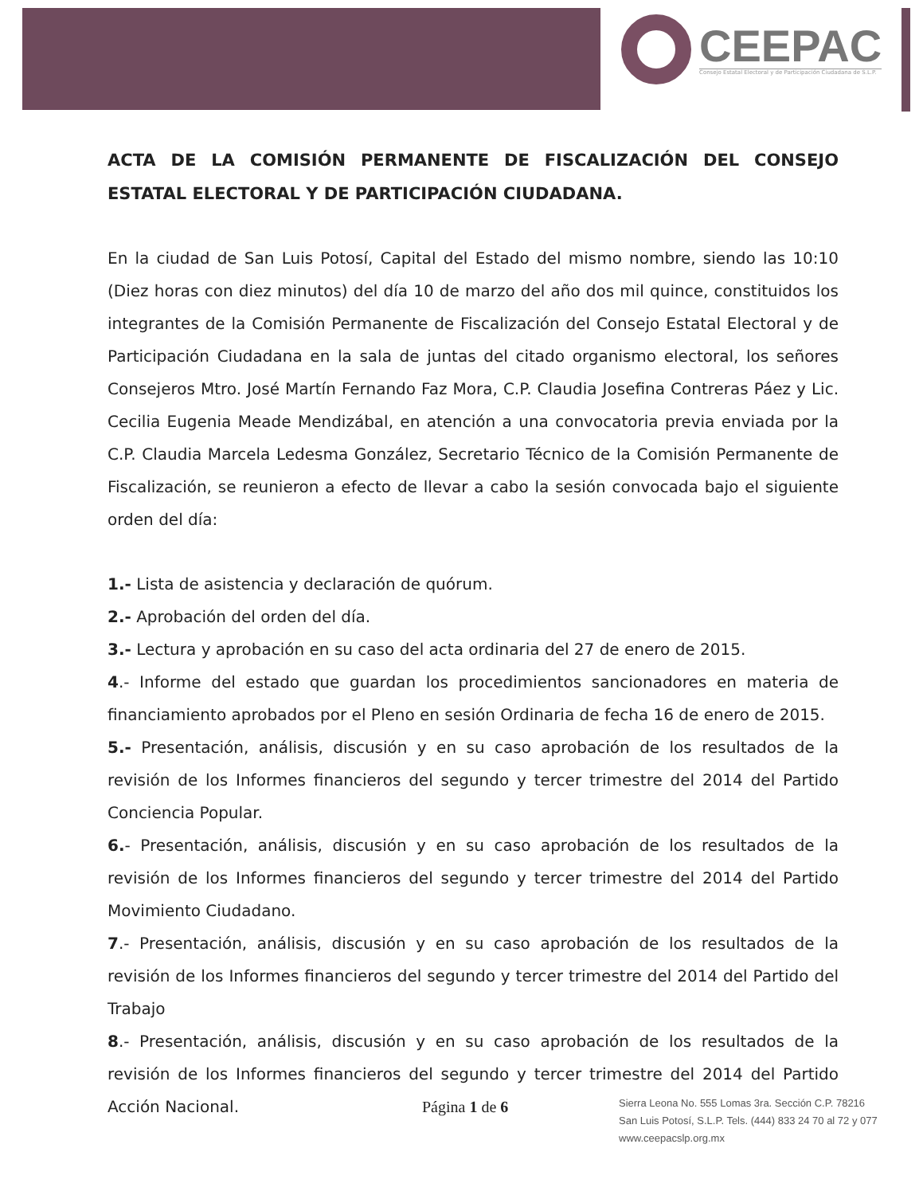CEEPAC
Consejo Estatal Electoral y de Participación Ciudadana de S.L.P.
ACTA DE LA COMISIÓN PERMANENTE DE FISCALIZACIÓN DEL CONSEJO ESTATAL ELECTORAL Y DE PARTICIPACIÓN CIUDADANA.
En la ciudad de San Luis Potosí, Capital del Estado del mismo nombre, siendo las 10:10 (Diez horas con diez minutos) del día 10 de marzo del año dos mil quince, constituidos los integrantes de la Comisión Permanente de Fiscalización del Consejo Estatal Electoral y de Participación Ciudadana en la sala de juntas del citado organismo electoral, los señores Consejeros Mtro. José Martín Fernando Faz Mora, C.P. Claudia Josefina Contreras Páez y Lic. Cecilia Eugenia Meade Mendizábal, en atención a una convocatoria previa enviada por la C.P. Claudia Marcela Ledesma González, Secretario Técnico de la Comisión Permanente de Fiscalización, se reunieron a efecto de llevar a cabo la sesión convocada bajo el siguiente orden del día:
1.- Lista de asistencia y declaración de quórum.
2.- Aprobación del orden del día.
3.- Lectura y aprobación en su caso del acta ordinaria del 27 de enero de 2015.
4.- Informe del estado que guardan los procedimientos sancionadores en materia de financiamiento aprobados por el Pleno en sesión Ordinaria de fecha 16 de enero de 2015.
5.- Presentación, análisis, discusión y en su caso aprobación de los resultados de la revisión de los Informes financieros del segundo y tercer trimestre del 2014 del Partido Conciencia Popular.
6.- Presentación, análisis, discusión y en su caso aprobación de los resultados de la revisión de los Informes financieros del segundo y tercer trimestre del 2014 del Partido Movimiento Ciudadano.
7.- Presentación, análisis, discusión y en su caso aprobación de los resultados de la revisión de los Informes financieros del segundo y tercer trimestre del 2014 del Partido del Trabajo
8.- Presentación, análisis, discusión y en su caso aprobación de los resultados de la revisión de los Informes financieros del segundo y tercer trimestre del 2014 del Partido Acción Nacional.
Página 1 de 6
Sierra Leona No. 555 Lomas 3ra. Sección C.P. 78216
San Luis Potosí, S.L.P. Tels. (444) 833 24 70 al 72 y 077
www.ceepacslp.org.mx